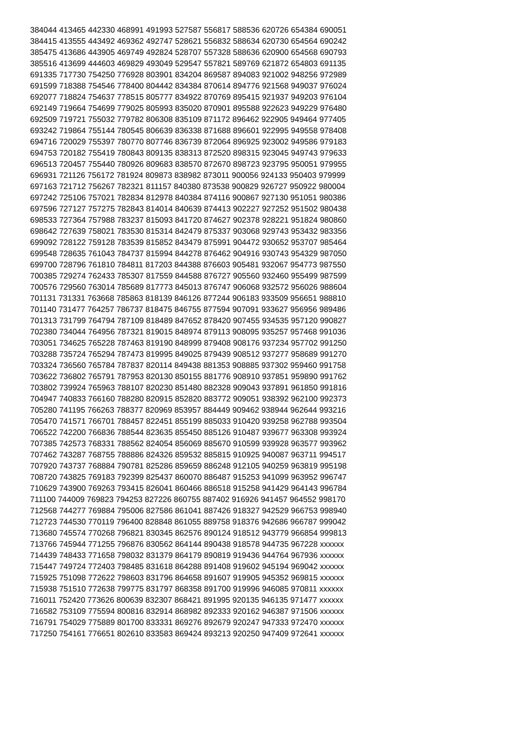384044 413465 442330 468991 491993 527587 556817 588536 620726 654384 690051 384415 413555 443492 469362 492747 528621 556832 588634 620730 654564 690242 385475 413686 443905 469749 492824 528707 557328 588636 620900 654568 690793 385516 413699 444603 469829 493049 529547 557821 589769 621872 654803 691135 691335 717730 754250 776928 803901 834204 869587 894083 921002 948256 972989 691599 718388 754546 778400 804442 834384 870614 894776 921568 949037 976024 692077 718824 754637 778515 805777 834922 870769 895415 921937 949203 976104 692149 719664 754699 779025 805993 835020 870901 895588 922623 949229 976480 692509 719721 755032 779782 806308 835109 871172 896462 922905 949464 977405 693242 719864 755144 780545 806639 836338 871688 896601 922995 949558 978408 694716 720029 755397 780770 807746 836739 872064 896925 923002 949586 979183 694753 720182 755419 780843 809135 838313 872520 898315 923045 949743 979633 696513 720457 755440 780926 809683 838570 872670 898723 923795 950051 979955 696931 721126 756172 781924 809873 838982 873011 900056 924133 950403 979999 697163 721712 756267 782321 811157 840380 873538 900829 926727 950922 980004 697242 725106 757021 782834 812978 840384 874116 900867 927130 951051 980386 697596 727127 757275 782843 814014 840639 874413 902227 927252 951502 980438 698533 727364 757988 783237 815093 841720 874627 902378 928221 951824 980860 698642 727639 758021 783530 815314 842479 875337 903068 929743 953432 983356 699092 728122 759128 783539 815852 843479 875991 904472 930652 953707 985464 699548 728635 761043 784737 815994 844278 876462 904916 930743 954329 987050 699700 728796 761810 784811 817203 844388 876603 905481 932067 954773 987550 700385 729274 762433 785307 817559 844588 876727 905560 932460 955499 987599 700576 729560 763014 785689 817773 845013 876747 906068 932572 956026 988604 701131 731331 763668 785863 818139 846126 877244 906183 933509 956651 988810 701140 731477 764257 786737 818475 846755 877594 907091 933627 956956 989486 701313 731799 764794 787109 818489 847652 878420 907455 934535 957120 990827 702380 734044 764956 787321 819015 848974 879113 908095 935257 957468 991036 703051 734625 765228 787463 819190 848999 879408 908176 937234 957702 991250 703288 735724 765294 787473 819995 849025 879439 908512 937277 958689 991270 703324 736560 765784 787837 820114 849438 881353 908885 937302 959460 991758 703622 736802 765791 787953 820130 850155 881776 908910 937851 959890 991762 703802 739924 765963 788107 820230 851480 882328 909043 937891 961850 991816 704947 740833 766160 788280 820915 852820 883772 909051 938392 962100 992373 705280 741195 766263 788377 820969 853957 884449 909462 938944 962644 993216 705470 741571 766701 788457 822451 855199 885033 910420 939258 962788 993504 706522 742200 766836 788544 823635 855450 885126 910487 939677 963308 993924 707385 742573 768331 788562 824054 856069 885670 910599 939928 963577 993962 707462 743287 768755 788886 824326 859532 885815 910925 940087 963711 994517 707920 743737 768884 790781 825286 859659 886248 912105 940259 963819 995198 708720 743825 769183 792399 825437 860070 886487 915253 941099 963952 996747 710629 743900 769263 793415 826041 860466 886518 915258 941429 964143 996784 711100 744009 769823 794253 827226 860755 887402 916926 941457 964552 998170 712568 744277 769884 795006 827586 861041 887426 918327 942529 966753 998940 712723 744530 770119 796400 828848 861055 889758 918376 942686 966787 999042 713680 745574 770268 796821 830345 862576 890124 918512 943779 966854 999813 713766 745944 771255 796876 830562 864144 890438 918578 944735 967228 xxxxxx 714439 748433 771658 798032 831379 864179 890819 919436 944764 967936 xxxxxx 715447 749724 772403 798485 831618 864288 891408 919602 945194 969042 xxxxxx 715925 751098 772622 798603 831796 864658 891607 919905 945352 969815 xxxxxx 715938 751510 772638 799775 831797 868358 891700 919996 946085 970811 xxxxxx 716011 752420 773626 800639 832307 868421 891995 920135 946135 971477 xxxxxx 716582 753109 775594 800816 832914 868982 892333 920162 946387 971506 xxxxxx 716791 754029 775889 801700 833331 869276 892679 920247 947333 972470 xxxxxx 717250 754161 776651 802610 833583 869424 893213 920250 947409 972641 xxxxxx